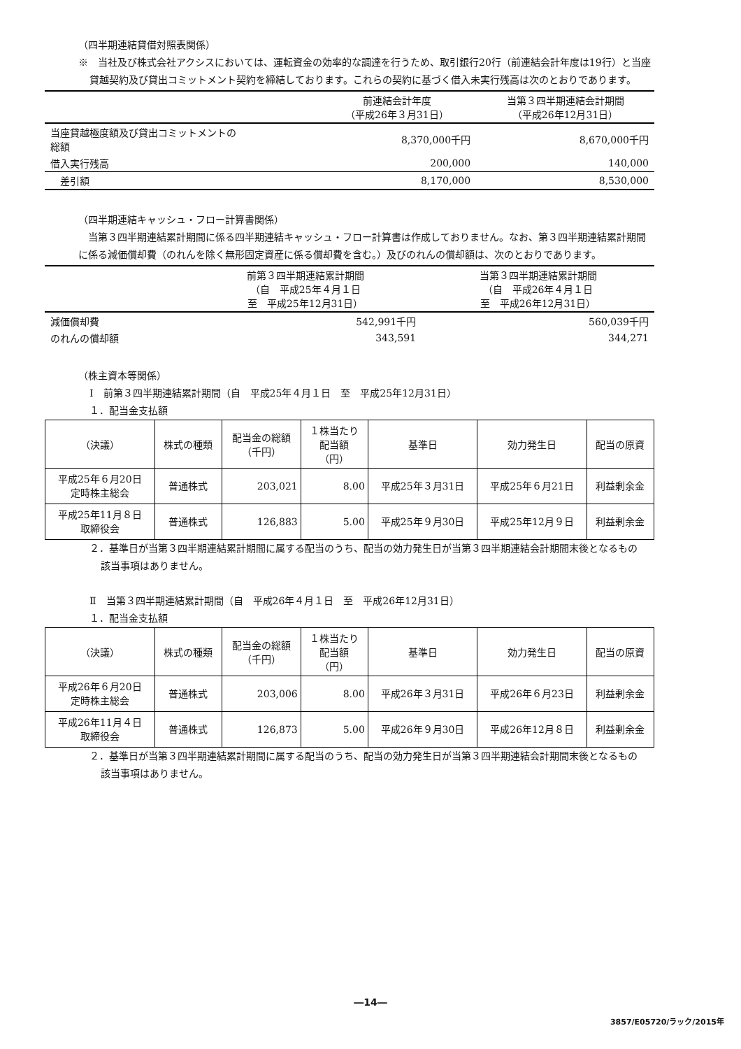（四半期連結貸借対照表関係）
※　当社及び株式会社アクシスにおいては、運転資金の効率的な調達を行うため、取引銀行20行（前連結会計年度は19行）と当座貸越契約及び貸出コミットメント契約を締結しております。これらの契約に基づく借入未実行残高は次のとおりであります。
| | 前連結会計年度 （平成26年３月31日） | 当第３四半期連結会計期間 （平成26年12月31日） |
| --- | --- | --- |
| 当座貸越極度額及び貸出コミットメントの 総額 | 8,370,000千円 | 8,670,000千円 |
| 借入実行残高 | 200,000 | 140,000 |
| 差引額 | 8,170,000 | 8,530,000 |
（四半期連結キャッシュ・フロー計算書関係）
　当第３四半期連結累計期間に係る四半期連結キャッシュ・フロー計算書は作成しておりません。なお、第３四半期連結累計期間に係る減価償却費（のれんを除く無形固定資産に係る償却費を含む。）及びのれんの償却額は、次のとおりであります。
| | 前第３四半期連結累計期間 （自 平成25年４月１日 至 平成25年12月31日） | 当第３四半期連結累計期間 （自 平成26年４月１日 至 平成26年12月31日） |
| --- | --- | --- |
| 減価償却費 | 542,991千円 | 560,039千円 |
| のれんの償却額 | 343,591 | 344,271 |
（株主資本等関係）
Ⅰ　前第３四半期連結累計期間（自　平成25年４月１日　至　平成25年12月31日）
１．配当金支払額
| （決議） | 株式の種類 | 配当金の総額 （千円） | １株当たり 配当額 （円） | 基準日 | 効力発生日 | 配当の原資 |
| --- | --- | --- | --- | --- | --- | --- |
| 平成25年６月20日 定時株主総会 | 普通株式 | 203,021 | 8.00 | 平成25年３月31日 | 平成25年６月21日 | 利益剰余金 |
| 平成25年11月８日 取締役会 | 普通株式 | 126,883 | 5.00 | 平成25年９月30日 | 平成25年12月９日 | 利益剰余金 |
２．基準日が当第３四半期連結累計期間に属する配当のうち、配当の効力発生日が当第３四半期連結会計期間末後となるもの
該当事項はありません。
Ⅱ　当第３四半期連結累計期間（自　平成26年４月１日　至　平成26年12月31日）
１．配当金支払額
| （決議） | 株式の種類 | 配当金の総額 （千円） | １株当たり 配当額 （円） | 基準日 | 効力発生日 | 配当の原資 |
| --- | --- | --- | --- | --- | --- | --- |
| 平成26年６月20日 定時株主総会 | 普通株式 | 203,006 | 8.00 | 平成26年３月31日 | 平成26年６月23日 | 利益剰余金 |
| 平成26年11月４日 取締役会 | 普通株式 | 126,873 | 5.00 | 平成26年９月30日 | 平成26年12月８日 | 利益剰余金 |
２．基準日が当第３四半期連結累計期間に属する配当のうち、配当の効力発生日が当第３四半期連結会計期間末後となるもの
該当事項はありません。
―14―
3857/E05720/ラック/2015年